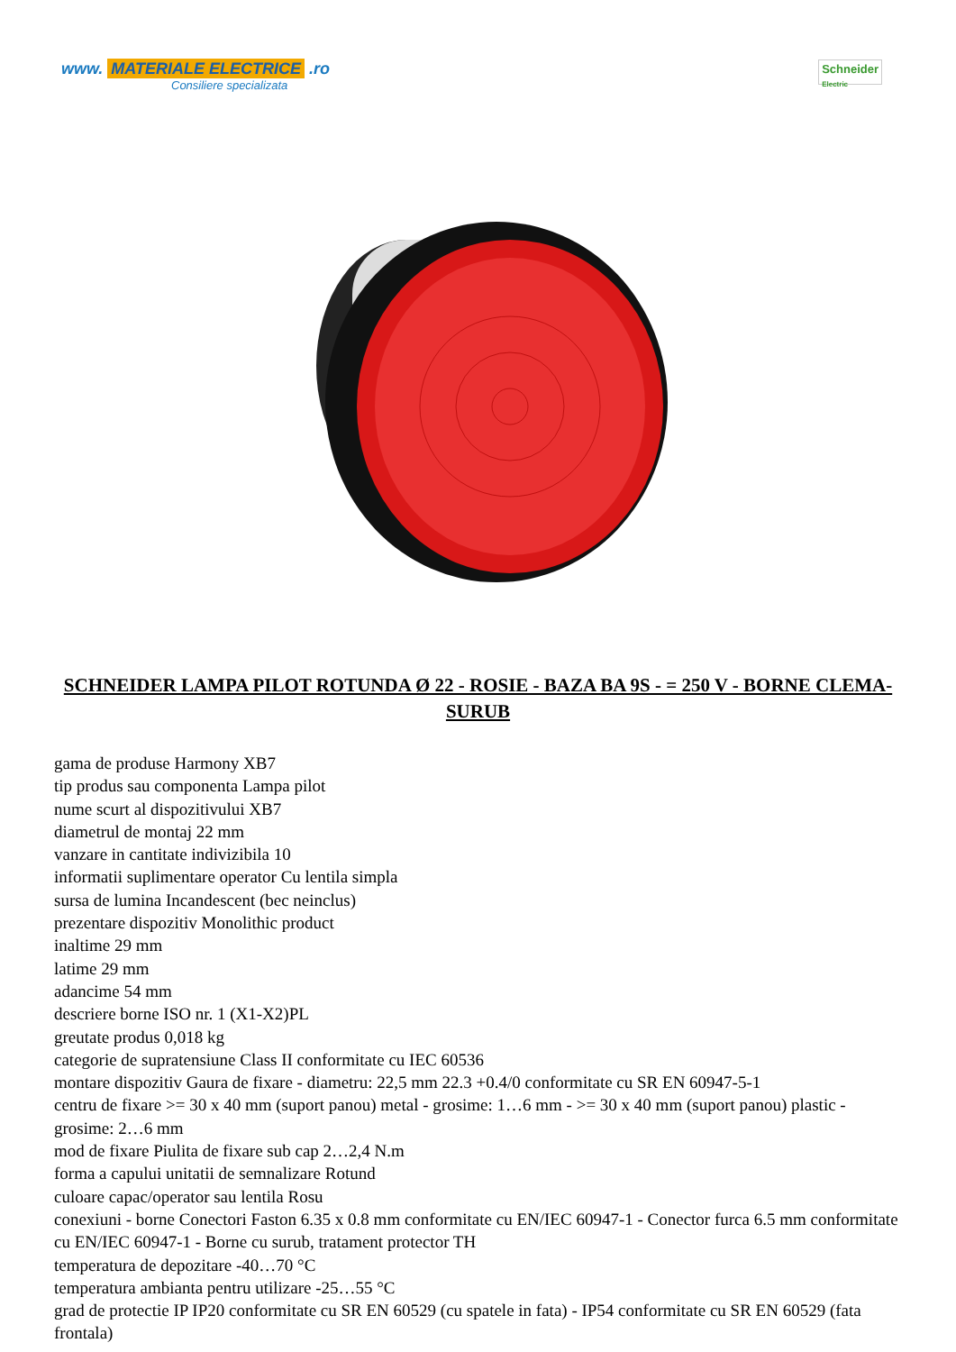www. MATERIALE ELECTRICE .ro
Consiliere specializata
Schneider
Electric
SCHNEIDER LAMPA PILOT ROTUNDA Ø 22 - ROSIE - BAZA BA 9S - = 250 V - BORNE CLEMA-SURUB
gama de produse Harmony XB7
tip produs sau componenta Lampa pilot
nume scurt al dispozitivului XB7
diametrul de montaj 22 mm
vanzare in cantitate indivizibila 10
informatii suplimentare operator Cu lentila simpla
sursa de lumina Incandescent (bec neinclus)
prezentare dispozitiv Monolithic product
inaltime 29 mm
latime 29 mm
adancime 54 mm
descriere borne ISO nr. 1 (X1-X2)PL
greutate produs 0,018 kg
categorie de supratensiune Class II conformitate cu IEC 60536
montare dispozitiv Gaura de fixare - diametru: 22,5 mm 22.3 +0.4/0 conformitate cu SR EN 60947-5-1
centru de fixare >= 30 x 40 mm (suport panou) metal - grosime: 1…6 mm - >= 30 x 40 mm (suport panou) plastic - grosime: 2…6 mm
mod de fixare Piulita de fixare sub cap 2…2,4 N.m
forma a capului unitatii de semnalizare Rotund
culoare capac/operator sau lentila Rosu
conexiuni - borne Conectori Faston 6.35 x 0.8 mm conformitate cu EN/IEC 60947-1 - Conector furca 6.5 mm conformitate cu EN/IEC 60947-1 - Borne cu surub, tratament protector TH
temperatura de depozitare -40…70 °C
temperatura ambianta pentru utilizare -25…55 °C
grad de protectie IP IP20 conformitate cu SR EN 60529 (cu spatele in fata) - IP54 conformitate cu SR EN 60529 (fata frontala)